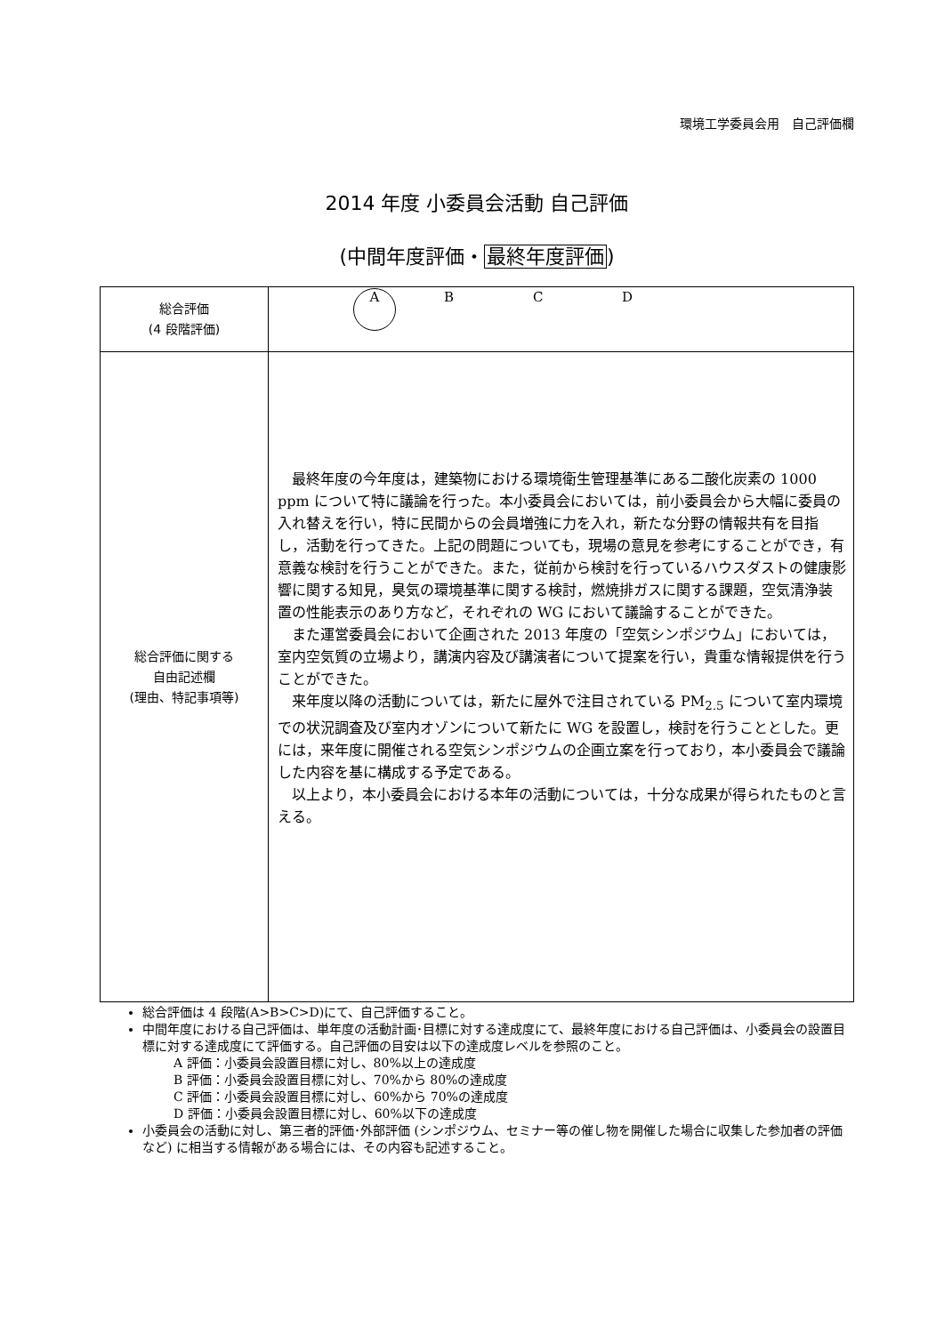環境工学委員会用　自己評価欄
2014 年度 小委員会活動 自己評価
(中間年度評価・最終年度評価)
| 総合評価 (4 段階評価) | A B C D |
| 総合評価に関する 自由記述欄 (理由、特記事項等) | 最終年度の今年度は，建築物における環境衛生管理基準にある二酸化炭素の 1000 ppm について特に議論を行った。本小委員会においては，前小委員会から大幅に委員の入れ替えを行い，特に民間からの会員増強に力を入れ，新たな分野の情報共有を目指し，活動を行ってきた。上記の問題についても，現場の意見を参考にすることができ，有意義な検討を行うことができた。また，従前から検討を行っているハウスダストの健康影響に関する知見，臭気の環境基準に関する検討，燃焼排ガスに関する課題，空気清浄装置の性能表示のあり方など，それぞれの WG において議論することができた。 また運営委員会において企画された 2013 年度の「空気シンポジウム」においては，室内空気質の立場より，講演内容及び講演者について提案を行い，貴重な情報提供を行うことができた。 来年度以降の活動については，新たに屋外で注目されている PM<sub>2.5</sub> について室内環境での状況調査及び室内オゾンについて新たに WG を設置し，検討を行うこととした。更には，来年度に開催される空気シンポジウムの企画立案を行っており，本小委員会で議論した内容を基に構成する予定である。 以上より，本小委員会における本年の活動については，十分な成果が得られたものと言える。 |
総合評価は 4 段階(A>B>C>D)にて、自己評価すること。
中間年度における自己評価は、単年度の活動計画･目標に対する達成度にて、最終年度における自己評価は、小委員会の設置目標に対する達成度にて評価する。自己評価の目安は以下の達成度レベルを参照のこと。
A 評価：小委員会設置目標に対し、80%以上の達成度
B 評価：小委員会設置目標に対し、70%から 80%の達成度
C 評価：小委員会設置目標に対し、60%から 70%の達成度
D 評価：小委員会設置目標に対し、60%以下の達成度
小委員会の活動に対し、第三者的評価･外部評価 (シンポジウム、セミナー等の催し物を開催した場合に収集した参加者の評価など) に相当する情報がある場合には、その内容も記述すること。